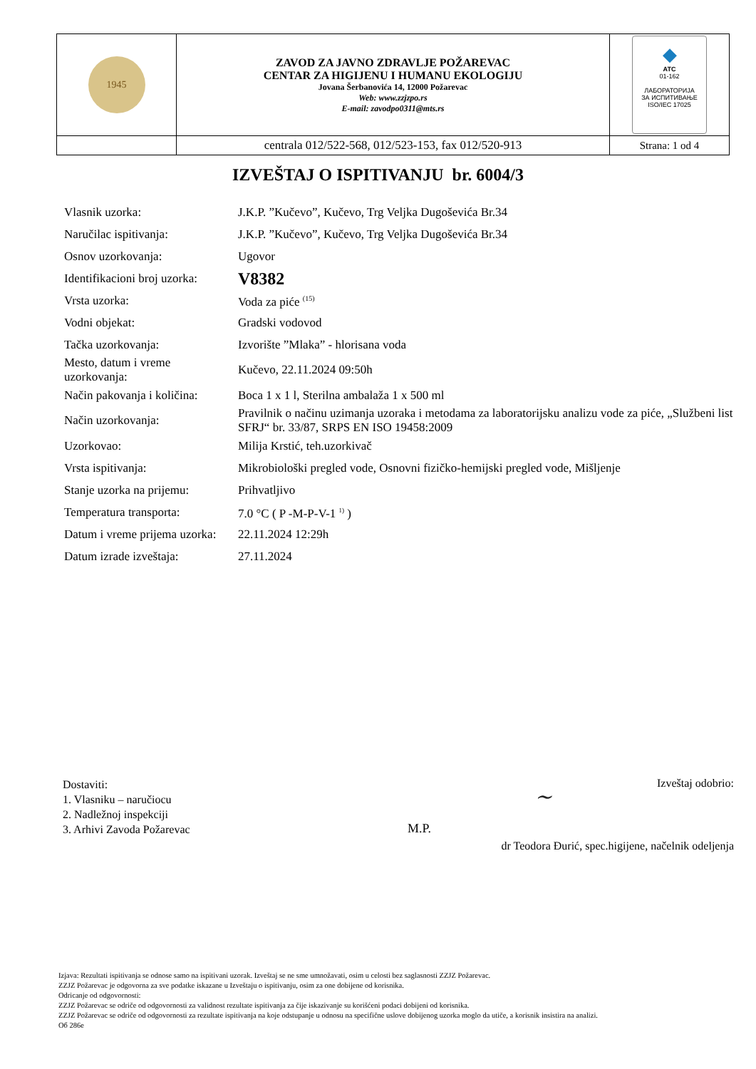| 1945 | ZAVOD ZA JAVNO ZDRAVLJE POŽAREVAC CENTAR ZA HIGIJENU I HUMANU EKOLOGIJU Jovana Šerbanovića 14, 12000 Požarevac Web: www.zzjzpo.rs E-mail: zavodpo0311@mts.rs | ◆ ATC 01-162 ЛАБОРАТОРИЈА ЗА ИСПИТИВАЊЕ ISO/IEC 17025 |
| | centrala 012/522-568, 012/523-153, fax 012/520-913 | Strana: 1 od 4 |
IZVEŠTAJ O ISPITIVANJU br. 6004/3
| Vlasnik uzorka: | J.K.P. ”Kučevo”, Kučevo, Trg Veljka Dugoševića Br.34 |
| Naručilac ispitivanja: | J.K.P. ”Kučevo”, Kučevo, Trg Veljka Dugoševića Br.34 |
| Osnov uzorkovanja: | Ugovor |
| Identifikacioni broj uzorka: | V8382 |
| Vrsta uzorka: | Voda za piće <sup>(15)</sup> |
| Vodni objekat: | Gradski vodovod |
| Tačka uzorkovanja: | Izvorište ”Mlaka” - hlorisana voda |
| Mesto, datum i vreme uzorkovanja: | Kučevo, 22.11.2024 09:50h |
| Način pakovanja i količina: | Boca 1 x 1 l, Sterilna ambalaža 1 x 500 ml |
| Način uzorkovanja: | Pravilnik o načinu uzimanja uzoraka i metodama za laboratorijsku analizu vode za piće, „Službeni list SFRJ“ br. 33/87, SRPS EN ISO 19458:2009 |
| Uzorkovao: | Milija Krstić, teh.uzorkivač |
| Vrsta ispitivanja: | Mikrobiološki pregled vode, Osnovni fizičko-hemijski pregled vode, Mišljenje |
| Stanje uzorka na prijemu: | Prihvatljivo |
| Temperatura transporta: | 7.0 °C ( P -M-P-V-1 <sup>1)</sup> ) |
| Datum i vreme prijema uzorka: | 22.11.2024 12:29h |
| Datum izrade izveštaja: | 27.11.2024 |
Dostaviti:
1. Vlasniku – naručiocu
2. Nadležnoj inspekciji
3. Arhivi Zavoda Požarevac
Izveštaj odobrio:
~
M.P.
dr Teodora Đurić, spec.higijene, načelnik odeljenja
Izjava: Rezultati ispitivanja se odnose samo na ispitivani uzorak. Izveštaj se ne sme umnožavati, osim u celosti bez saglasnosti ZZJZ Požarevac.
ZZJZ Požarevac je odgovorna za sve podatke iskazane u Izveštaju o ispitivanju, osim za one dobijene od korisnika.
Odricanje od odgovornosti:
ZZJZ Požarevac se odriče od odgovornosti za validnost rezultate ispitivanja za čije iskazivanje su korišćeni podaci dobijeni od korisnika.
ZZJZ Požarevac se odriče od odgovornosti za rezultate ispitivanja na koje odstupanje u odnosu na specifične uslove dobijenog uzorka moglo da utiče, a korisnik insistira na analizi.
Об 286е